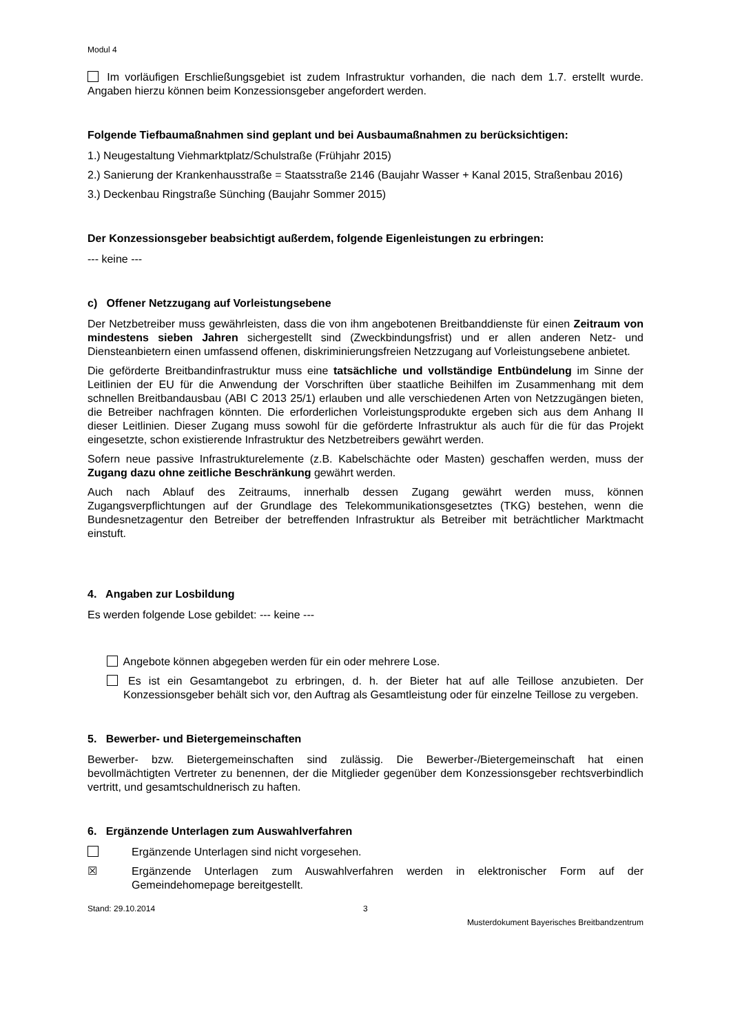Modul 4
Im vorläufigen Erschließungsgebiet ist zudem Infrastruktur vorhanden, die nach dem 1.7. erstellt wurde. Angaben hierzu können beim Konzessionsgeber angefordert werden.
Folgende Tiefbaumaßnahmen sind geplant und bei Ausbaumaßnahmen zu berücksichtigen:
1.) Neugestaltung Viehmarktplatz/Schulstraße (Frühjahr 2015)
2.) Sanierung der Krankenhausstraße = Staatsstraße 2146 (Baujahr Wasser + Kanal 2015, Straßenbau 2016)
3.) Deckenbau Ringstraße Sünching (Baujahr Sommer 2015)
Der Konzessionsgeber beabsichtigt außerdem, folgende Eigenleistungen zu erbringen:
--- keine ---
c) Offener Netzzugang auf Vorleistungsebene
Der Netzbetreiber muss gewährleisten, dass die von ihm angebotenen Breitbanddienste für einen Zeitraum von mindestens sieben Jahren sichergestellt sind (Zweckbindungsfrist) und er allen anderen Netz- und Diensteanbietern einen umfassend offenen, diskriminierungsfreien Netzzugang auf Vorleistungsebene anbietet.
Die geförderte Breitbandinfrastruktur muss eine tatsächliche und vollständige Entbündelung im Sinne der Leitlinien der EU für die Anwendung der Vorschriften über staatliche Beihilfen im Zusammenhang mit dem schnellen Breitbandausbau (ABI C 2013 25/1) erlauben und alle verschiedenen Arten von Netzzugängen bieten, die Betreiber nachfragen könnten. Die erforderlichen Vorleistungsprodukte ergeben sich aus dem Anhang II dieser Leitlinien. Dieser Zugang muss sowohl für die geförderte Infrastruktur als auch für die für das Projekt eingesetzte, schon existierende Infrastruktur des Netzbetreibers gewährt werden.
Sofern neue passive Infrastrukturelemente (z.B. Kabelschächte oder Masten) geschaffen werden, muss der Zugang dazu ohne zeitliche Beschränkung gewährt werden.
Auch nach Ablauf des Zeitraums, innerhalb dessen Zugang gewährt werden muss, können Zugangsverpflichtungen auf der Grundlage des Telekommunikationsgesetztes (TKG) bestehen, wenn die Bundesnetzagentur den Betreiber der betreffenden Infrastruktur als Betreiber mit beträchtlicher Marktmacht einstuft.
4. Angaben zur Losbildung
Es werden folgende Lose gebildet: --- keine ---
Angebote können abgegeben werden für ein oder mehrere Lose.
Es ist ein Gesamtangebot zu erbringen, d. h. der Bieter hat auf alle Teillose anzubieten. Der Konzessionsgeber behält sich vor, den Auftrag als Gesamtleistung oder für einzelne Teillose zu vergeben.
5. Bewerber- und Bietergemeinschaften
Bewerber- bzw. Bietergemeinschaften sind zulässig. Die Bewerber-/Bietergemeinschaft hat einen bevollmächtigten Vertreter zu benennen, der die Mitglieder gegenüber dem Konzessionsgeber rechtsverbindlich vertritt, und gesamtschuldnerisch zu haften.
6. Ergänzende Unterlagen zum Auswahlverfahren
Ergänzende Unterlagen sind nicht vorgesehen.
☒ Ergänzende Unterlagen zum Auswahlverfahren werden in elektronischer Form auf der Gemeindehomepage bereitgestellt.
Stand: 29.10.2014 3
Musterdokument Bayerisches Breitbandzentrum